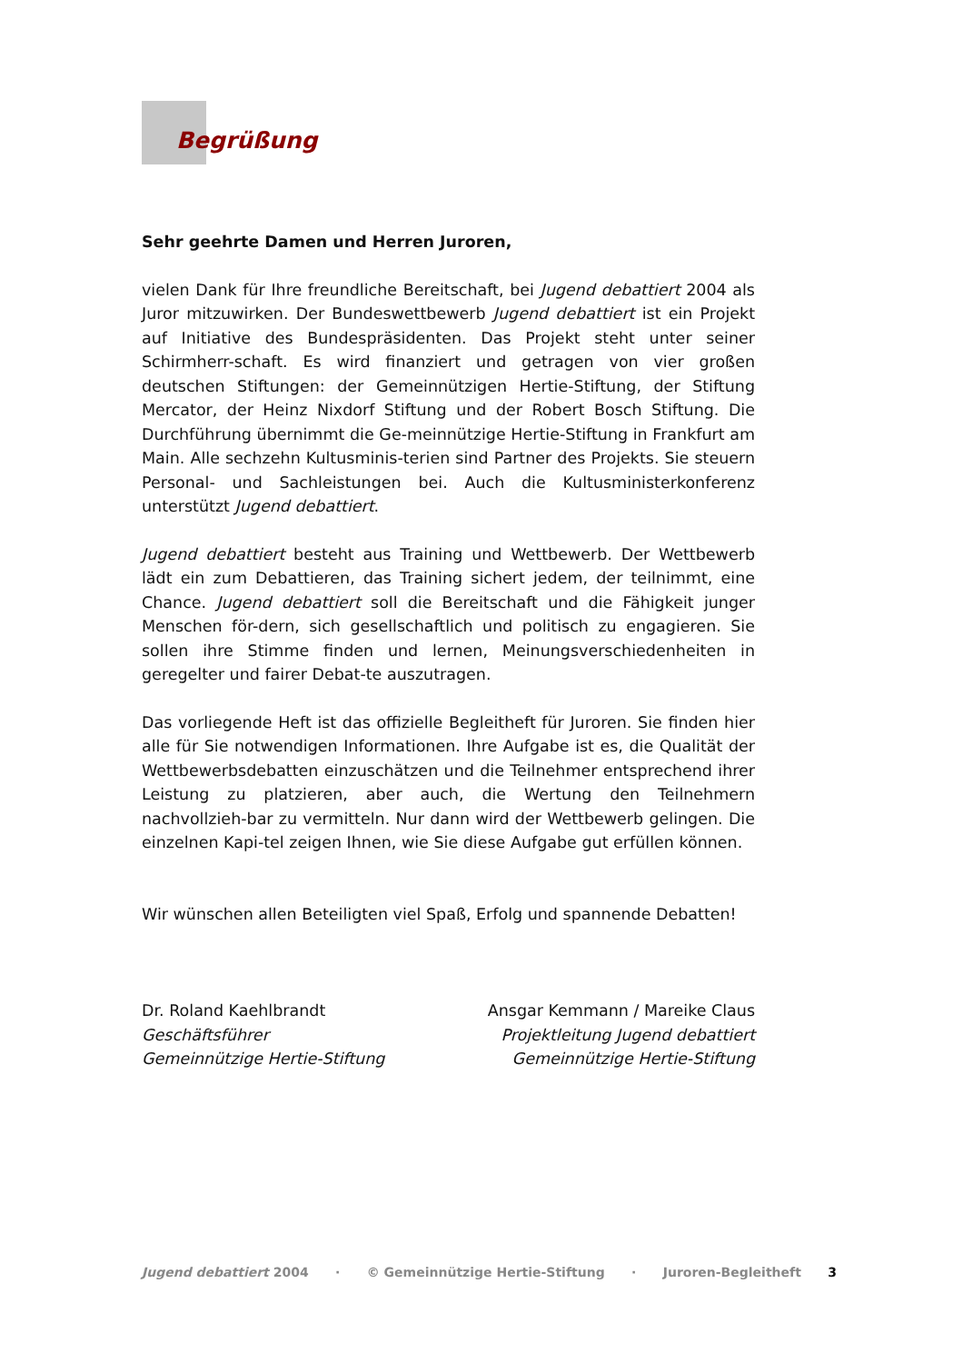Begrüßung
Sehr geehrte Damen und Herren Juroren,
vielen Dank für Ihre freundliche Bereitschaft, bei Jugend debattiert 2004 als Juror mitzuwirken. Der Bundeswettbewerb Jugend debattiert ist ein Projekt auf Initiative des Bundespräsidenten. Das Projekt steht unter seiner Schirmherr-schaft. Es wird finanziert und getragen von vier großen deutschen Stiftungen: der Gemeinnützigen Hertie-Stiftung, der Stiftung Mercator, der Heinz Nixdorf Stiftung und der Robert Bosch Stiftung. Die Durchführung übernimmt die Ge-meinnützige Hertie-Stiftung in Frankfurt am Main. Alle sechzehn Kultusminis-terien sind Partner des Projekts. Sie steuern Personal- und Sachleistungen bei. Auch die Kultusministerkonferenz unterstützt Jugend debattiert.
Jugend debattiert besteht aus Training und Wettbewerb. Der Wettbewerb lädt ein zum Debattieren, das Training sichert jedem, der teilnimmt, eine Chance. Jugend debattiert soll die Bereitschaft und die Fähigkeit junger Menschen för-dern, sich gesellschaftlich und politisch zu engagieren. Sie sollen ihre Stimme finden und lernen, Meinungsverschiedenheiten in geregelter und fairer Debat-te auszutragen.
Das vorliegende Heft ist das offizielle Begleitheft für Juroren. Sie finden hier alle für Sie notwendigen Informationen. Ihre Aufgabe ist es, die Qualität der Wettbewerbsdebatten einzuschätzen und die Teilnehmer entsprechend ihrer Leistung zu platzieren, aber auch, die Wertung den Teilnehmern nachvollzieh-bar zu vermitteln. Nur dann wird der Wettbewerb gelingen. Die einzelnen Kapi-tel zeigen Ihnen, wie Sie diese Aufgabe gut erfüllen können.
Wir wünschen allen Beteiligten viel Spaß, Erfolg und spannende Debatten!
Dr. Roland Kaehlbrandt
Geschäftsführer
Gemeinnützige Hertie-Stiftung
Ansgar Kemmann / Mareike Claus
Projektleitung Jugend debattiert
Gemeinnützige Hertie-Stiftung
Jugend debattiert 2004 · © Gemeinnützige Hertie-Stiftung · Juroren-Begleitheft 3